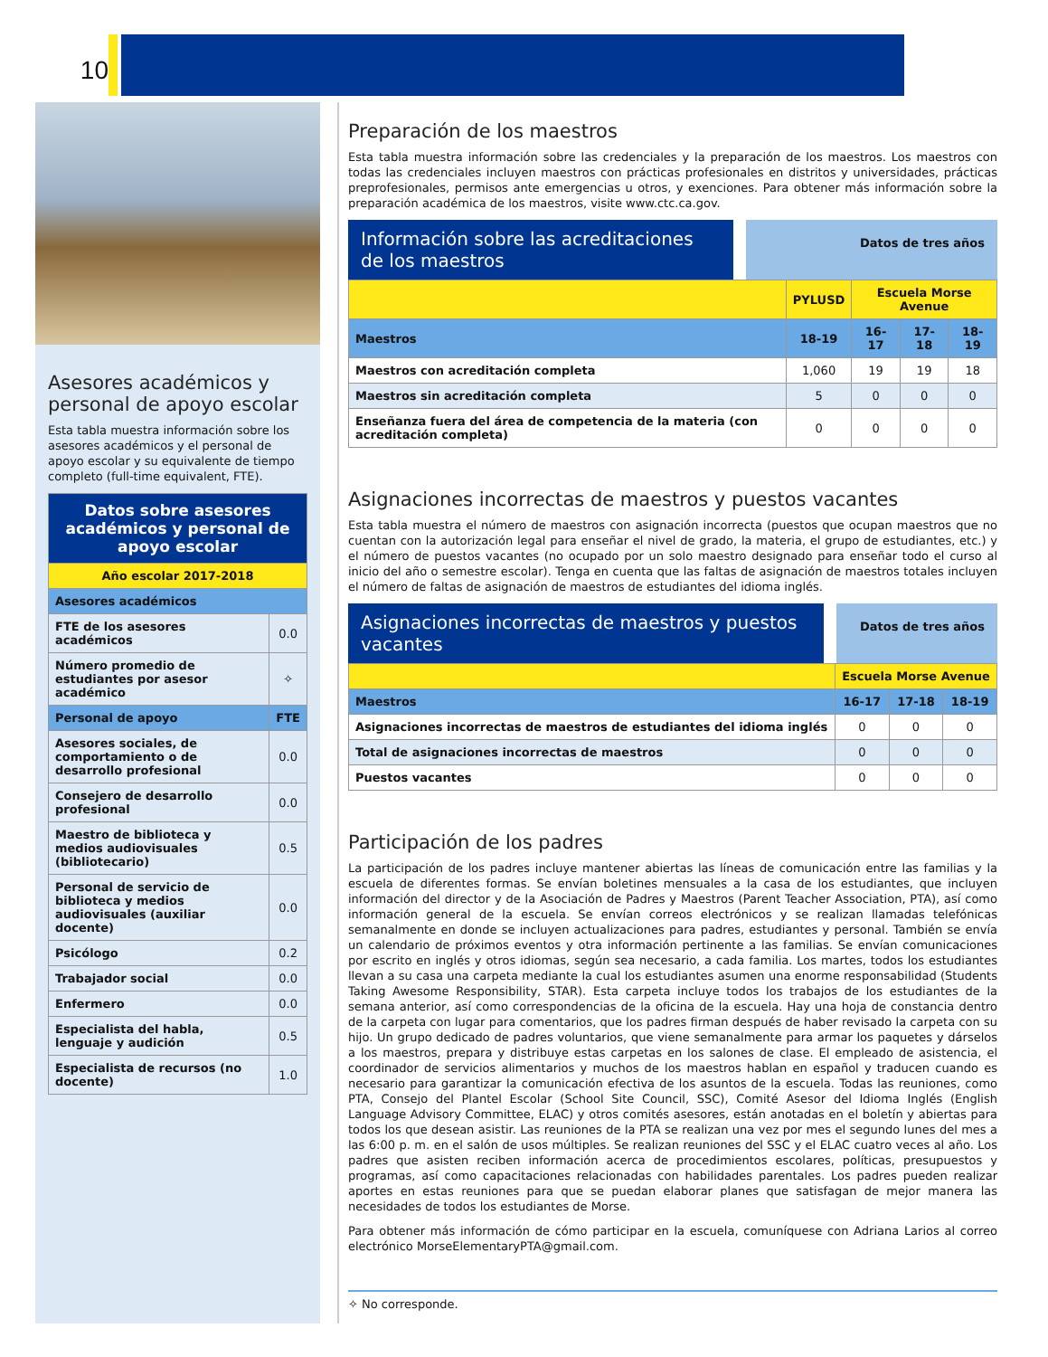10
Asesores académicos y personal de apoyo escolar
Esta tabla muestra información sobre los asesores académicos y el personal de apoyo escolar y su equivalente de tiempo completo (full-time equivalent, FTE).
| Datos sobre asesores académicos y personal de apoyo escolar | |
| Año escolar 2017-2018 | |
| Asesores académicos | |
| FTE de los asesores académicos | 0.0 |
| Número promedio de estudiantes por asesor académico | ✧ |
| Personal de apoyo | FTE |
| Asesores sociales, de comportamiento o de desarrollo profesional | 0.0 |
| Consejero de desarrollo profesional | 0.0 |
| Maestro de biblioteca y medios audiovisuales (bibliotecario) | 0.5 |
| Personal de servicio de biblioteca y medios audiovisuales (auxiliar docente) | 0.0 |
| Psicólogo | 0.2 |
| Trabajador social | 0.0 |
| Enfermero | 0.0 |
| Especialista del habla, lenguaje y audición | 0.5 |
| Especialista de recursos (no docente) | 1.0 |
Preparación de los maestros
Esta tabla muestra información sobre las credenciales y la preparación de los maestros. Los maestros con todas las credenciales incluyen maestros con prácticas profesionales en distritos y universidades, prácticas preprofesionales, permisos ante emergencias u otros, y exenciones. Para obtener más información sobre la preparación académica de los maestros, visite www.ctc.ca.gov.
Información sobre las acreditaciones de los maestros
Datos de tres años
| | PYLUSD | Escuela Morse Avenue | | |
| Maestros | 18-19 | 16-17 | 17-18 | 18-19 |
| Maestros con acreditación completa | 1,060 | 19 | 19 | 18 |
| Maestros sin acreditación completa | 5 | 0 | 0 | 0 |
| Enseñanza fuera del área de competencia de la materia (con acreditación completa) | 0 | 0 | 0 | 0 |
Asignaciones incorrectas de maestros y puestos vacantes
Esta tabla muestra el número de maestros con asignación incorrecta (puestos que ocupan maestros que no cuentan con la autorización legal para enseñar el nivel de grado, la materia, el grupo de estudiantes, etc.) y el número de puestos vacantes (no ocupado por un solo maestro designado para enseñar todo el curso al inicio del año o semestre escolar). Tenga en cuenta que las faltas de asignación de maestros totales incluyen el número de faltas de asignación de maestros de estudiantes del idioma inglés.
Asignaciones incorrectas de maestros y puestos vacantes
Datos de tres años
| | Escuela Morse Avenue | | |
| Maestros | 16-17 | 17-18 | 18-19 |
| Asignaciones incorrectas de maestros de estudiantes del idioma inglés | 0 | 0 | 0 |
| Total de asignaciones incorrectas de maestros | 0 | 0 | 0 |
| Puestos vacantes | 0 | 0 | 0 |
Participación de los padres
La participación de los padres incluye mantener abiertas las líneas de comunicación entre las familias y la escuela de diferentes formas. Se envían boletines mensuales a la casa de los estudiantes, que incluyen información del director y de la Asociación de Padres y Maestros (Parent Teacher Association, PTA), así como información general de la escuela. Se envían correos electrónicos y se realizan llamadas telefónicas semanalmente en donde se incluyen actualizaciones para padres, estudiantes y personal. También se envía un calendario de próximos eventos y otra información pertinente a las familias. Se envían comunicaciones por escrito en inglés y otros idiomas, según sea necesario, a cada familia. Los martes, todos los estudiantes llevan a su casa una carpeta mediante la cual los estudiantes asumen una enorme responsabilidad (Students Taking Awesome Responsibility, STAR). Esta carpeta incluye todos los trabajos de los estudiantes de la semana anterior, así como correspondencias de la oficina de la escuela. Hay una hoja de constancia dentro de la carpeta con lugar para comentarios, que los padres firman después de haber revisado la carpeta con su hijo. Un grupo dedicado de padres voluntarios, que viene semanalmente para armar los paquetes y dárselos a los maestros, prepara y distribuye estas carpetas en los salones de clase. El empleado de asistencia, el coordinador de servicios alimentarios y muchos de los maestros hablan en español y traducen cuando es necesario para garantizar la comunicación efectiva de los asuntos de la escuela. Todas las reuniones, como PTA, Consejo del Plantel Escolar (School Site Council, SSC), Comité Asesor del Idioma Inglés (English Language Advisory Committee, ELAC) y otros comités asesores, están anotadas en el boletín y abiertas para todos los que desean asistir. Las reuniones de la PTA se realizan una vez por mes el segundo lunes del mes a las 6:00 p. m. en el salón de usos múltiples. Se realizan reuniones del SSC y el ELAC cuatro veces al año. Los padres que asisten reciben información acerca de procedimientos escolares, políticas, presupuestos y programas, así como capacitaciones relacionadas con habilidades parentales. Los padres pueden realizar aportes en estas reuniones para que se puedan elaborar planes que satisfagan de mejor manera las necesidades de todos los estudiantes de Morse.
Para obtener más información de cómo participar en la escuela, comuníquese con Adriana Larios al correo electrónico MorseElementaryPTA@gmail.com.
✧ No corresponde.